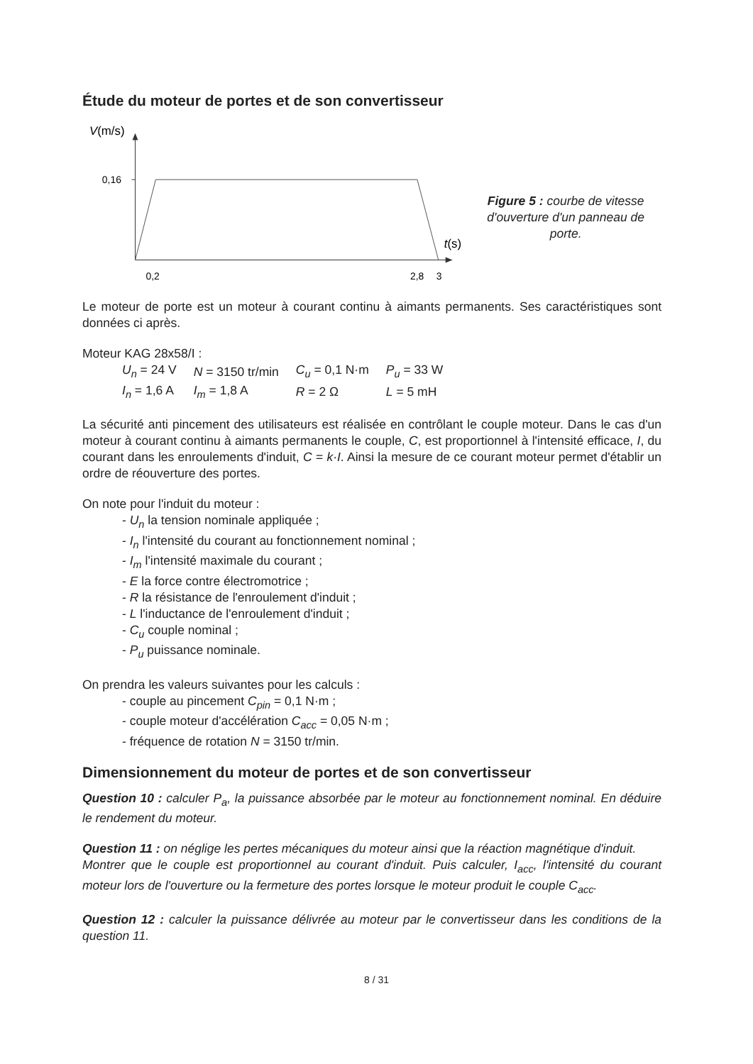Étude du moteur de portes et de son convertisseur
V(m/s)
0,16
0,2
2,8
3
t(s)
Figure 5 : courbe de vitesse
d'ouverture d'un panneau de porte.
Le moteur de porte est un moteur à courant continu à aimants permanents. Ses caractéristiques sont données ci après.
Moteur KAG 28x58/I :
| U<sub>n</sub> = 24 V | N = 3150 tr/min | C<sub>u</sub> = 0,1 N·m | P<sub>u</sub> = 33 W |
| I<sub>n</sub> = 1,6 A | I<sub>m</sub> = 1,8 A | R = 2 Ω | L = 5 mH |
La sécurité anti pincement des utilisateurs est réalisée en contrôlant le couple moteur. Dans le cas d'un moteur à courant continu à aimants permanents le couple, C, est proportionnel à l'intensité efficace, I, du courant dans les enroulements d'induit, C = k·I. Ainsi la mesure de ce courant moteur permet d'établir un ordre de réouverture des portes.
On note pour l'induit du moteur :
- U<sub>n</sub> la tension nominale appliquée ;
- I<sub>n</sub> l'intensité du courant au fonctionnement nominal ;
- I<sub>m</sub> l'intensité maximale du courant ;
- E la force contre électromotrice ;
- R la résistance de l'enroulement d'induit ;
- L l'inductance de l'enroulement d'induit ;
- C<sub>u</sub> couple nominal ;
- P<sub>u</sub> puissance nominale.
On prendra les valeurs suivantes pour les calculs :
- couple au pincement C<sub>pin</sub> = 0,1 N·m ;
- couple moteur d'accélération C<sub>acc</sub> = 0,05 N·m ;
- fréquence de rotation N = 3150 tr/min.
Dimensionnement du moteur de portes et de son convertisseur
Question 10 : calculer P<sub>a</sub>, la puissance absorbée par le moteur au fonctionnement nominal. En déduire le rendement du moteur.
Question 11 : on néglige les pertes mécaniques du moteur ainsi que la réaction magnétique d'induit.
Montrer que le couple est proportionnel au courant d'induit. Puis calculer, I<sub>acc</sub>, l'intensité du courant moteur lors de l'ouverture ou la fermeture des portes lorsque le moteur produit le couple C<sub>acc</sub>.
Question 12 : calculer la puissance délivrée au moteur par le convertisseur dans les conditions de la question 11.
8 / 31